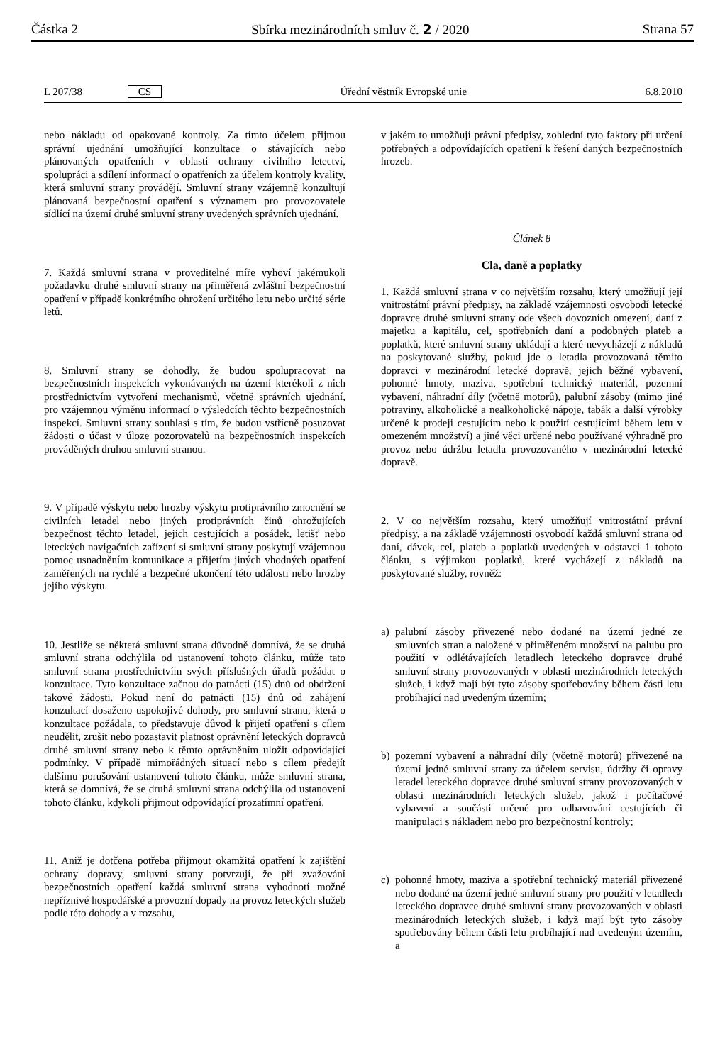Částka 2 Sbírka mezinárodních smluv č. 2 / 2020 Strana 57
L 207/38 CS Úřední věstník Evropské unie 6.8.2010
nebo nákladu od opakované kontroly. Za tímto účelem přijmou správní ujednání umožňující konzultace o stávajících nebo plánovaných opatřeních v oblasti ochrany civilního letectví, spolupráci a sdílení informací o opatřeních za účelem kontroly kvality, která smluvní strany provádějí. Smluvní strany vzájemně konzultují plánovaná bezpečnostní opatření s významem pro provozovatele sídlící na území druhé smluvní strany uvedených správních ujednání.
7. Každá smluvní strana v proveditelné míře vyhoví jakémukoli požadavku druhé smluvní strany na přiměřená zvláštní bezpečnostní opatření v případě konkrétního ohrožení určitého letu nebo určité série letů.
8. Smluvní strany se dohodly, že budou spolupracovat na bezpečnostních inspekcích vykonávaných na území kterékoli z nich prostřednictvím vytvoření mechanismů, včetně správních ujednání, pro vzájemnou výměnu informací o výsledcích těchto bezpečnostních inspekcí. Smluvní strany souhlasí s tím, že budou vstřícně posuzovat žádosti o účast v úloze pozorovatelů na bezpečnostních inspekcích prováděných druhou smluvní stranou.
9. V případě výskytu nebo hrozby výskytu protiprávního zmocnění se civilních letadel nebo jiných protiprávních činů ohrožujících bezpečnost těchto letadel, jejich cestujících a posádek, letišť nebo leteckých navigačních zařízení si smluvní strany poskytují vzájemnou pomoc usnadněním komunikace a přijetím jiných vhodných opatření zaměřených na rychlé a bezpečné ukončení této události nebo hrozby jejího výskytu.
10. Jestliže se některá smluvní strana důvodně domnívá, že se druhá smluvní strana odchýlila od ustanovení tohoto článku, může tato smluvní strana prostřednictvím svých příslušných úřadů požádat o konzultace. Tyto konzultace začnou do patnácti (15) dnů od obdržení takové žádosti. Pokud není do patnácti (15) dnů od zahájení konzultací dosaženo uspokojivé dohody, pro smluvní stranu, která o konzultace požádala, to představuje důvod k přijetí opatření s cílem neudělit, zrušit nebo pozastavit platnost oprávnění leteckých dopravců druhé smluvní strany nebo k těmto oprávněním uložit odpovídající podmínky. V případě mimořádných situací nebo s cílem předejít dalšímu porušování ustanovení tohoto článku, může smluvní strana, která se domnívá, že se druhá smluvní strana odchýlila od ustanovení tohoto článku, kdykoli přijmout odpovídající prozatímní opatření.
11. Aniž je dotčena potřeba přijmout okamžitá opatření k zajištění ochrany dopravy, smluvní strany potvrzují, že při zvažování bezpečnostních opatření každá smluvní strana vyhodnotí možné nepříznivé hospodářské a provozní dopady na provoz leteckých služeb podle této dohody a v rozsahu,
v jakém to umožňují právní předpisy, zohlední tyto faktory při určení potřebných a odpovídajících opatření k řešení daných bezpečnostních hrozeb.
Článek 8
Cla, daně a poplatky
1. Každá smluvní strana v co největším rozsahu, který umožňují její vnitrostátní právní předpisy, na základě vzájemnosti osvobodí letecké dopravce druhé smluvní strany ode všech dovozních omezení, daní z majetku a kapitálu, cel, spotřebních daní a podobných plateb a poplatků, které smluvní strany ukládají a které nevycházejí z nákladů na poskytované služby, pokud jde o letadla provozovaná těmito dopravci v mezinárodní letecké dopravě, jejich běžné vybavení, pohonné hmoty, maziva, spotřební technický materiál, pozemní vybavení, náhradní díly (včetně motorů), palubní zásoby (mimo jiné potraviny, alkoholické a nealkoholické nápoje, tabák a další výrobky určené k prodeji cestujícím nebo k použití cestujícími během letu v omezeném množství) a jiné věci určené nebo používané výhradně pro provoz nebo údržbu letadla provozovaného v mezinárodní letecké dopravě.
2. V co největším rozsahu, který umožňují vnitrostátní právní předpisy, a na základě vzájemnosti osvobodí každá smluvní strana od daní, dávek, cel, plateb a poplatků uvedených v odstavci 1 tohoto článku, s výjimkou poplatků, které vycházejí z nákladů na poskytované služby, rovněž:
a) palubní zásoby přivezené nebo dodané na území jedné ze smluvních stran a naložené v přiměřeném množství na palubu pro použití v odlétávajících letadlech leteckého dopravce druhé smluvní strany provozovaných v oblasti mezinárodních leteckých služeb, i když mají být tyto zásoby spotřebovány během části letu probíhající nad uvedeným územím;
b) pozemní vybavení a náhradní díly (včetně motorů) přivezené na území jedné smluvní strany za účelem servisu, údržby či opravy letadel leteckého dopravce druhé smluvní strany provozovaných v oblasti mezinárodních leteckých služeb, jakož i počítačové vybavení a součásti určené pro odbavování cestujících či manipulaci s nákladem nebo pro bezpečnostní kontroly;
c) pohonné hmoty, maziva a spotřební technický materiál přivezené nebo dodané na území jedné smluvní strany pro použití v letadlech leteckého dopravce druhé smluvní strany provozovaných v oblasti mezinárodních leteckých služeb, i když mají být tyto zásoby spotřebovány během části letu probíhající nad uvedeným územím, a